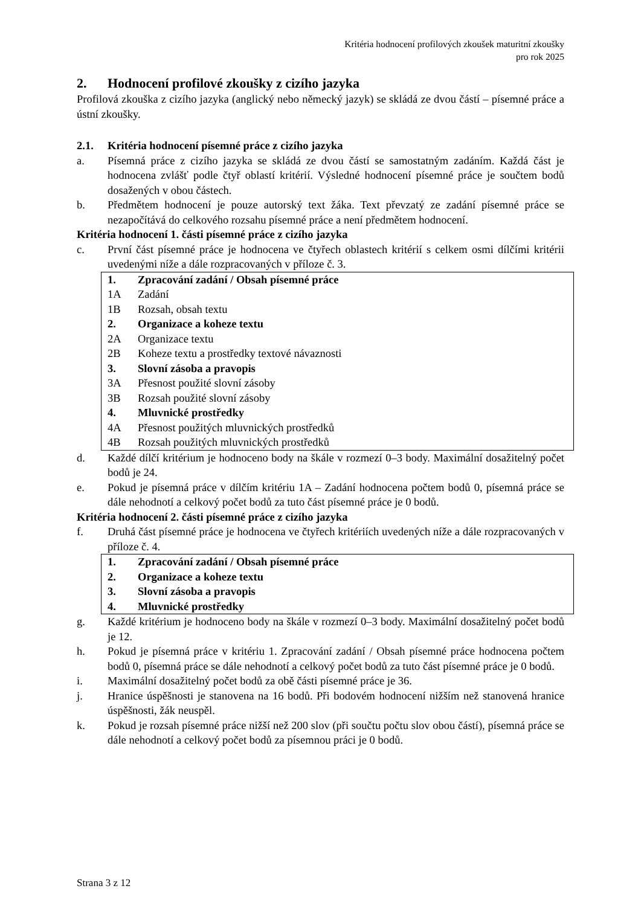Kritéria hodnocení profilových zkoušek maturitní zkoušky
pro rok 2025
2. Hodnocení profilové zkoušky z cizího jazyka
Profilová zkouška z cizího jazyka (anglický nebo německý jazyk) se skládá ze dvou částí – písemné práce a ústní zkoušky.
2.1. Kritéria hodnocení písemné práce z cizího jazyka
a. Písemná práce z cizího jazyka se skládá ze dvou částí se samostatným zadáním. Každá část je hodnocena zvlášť podle čtyř oblastí kritérií. Výsledné hodnocení písemné práce je součtem bodů dosažených v obou částech.
b. Předmětem hodnocení je pouze autorský text žáka. Text převzatý ze zadání písemné práce se nezapočítává do celkového rozsahu písemné práce a není předmětem hodnocení.
Kritéria hodnocení 1. části písemné práce z cizího jazyka
c. První část písemné práce je hodnocena ve čtyřech oblastech kritérií s celkem osmi dílčími kritérii uvedenými níže a dále rozpracovaných v příloze č. 3.
| 1. | Zpracování zadání / Obsah písemné práce |
| 1A | Zadání |
| 1B | Rozsah, obsah textu |
| 2. | Organizace a koheze textu |
| 2A | Organizace textu |
| 2B | Koheze textu a prostředky textové návaznosti |
| 3. | Slovní zásoba a pravopis |
| 3A | Přesnost použité slovní zásoby |
| 3B | Rozsah použité slovní zásoby |
| 4. | Mluvnické prostředky |
| 4A | Přesnost použitých mluvnických prostředků |
| 4B | Rozsah použitých mluvnických prostředků |
d. Každé dílčí kritérium je hodnoceno body na škále v rozmezí 0–3 body. Maximální dosažitelný počet bodů je 24.
e. Pokud je písemná práce v dílčím kritériu 1A – Zadání hodnocena počtem bodů 0, písemná práce se dále nehodnotí a celkový počet bodů za tuto část písemné práce je 0 bodů.
Kritéria hodnocení 2. části písemné práce z cizího jazyka
f. Druhá část písemné práce je hodnocena ve čtyřech kritériích uvedených níže a dále rozpracovaných v příloze č. 4.
| 1. | Zpracování zadání / Obsah písemné práce |
| 2. | Organizace a koheze textu |
| 3. | Slovní zásoba a pravopis |
| 4. | Mluvnické prostředky |
g. Každé kritérium je hodnoceno body na škále v rozmezí 0–3 body. Maximální dosažitelný počet bodů je 12.
h. Pokud je písemná práce v kritériu 1. Zpracování zadání / Obsah písemné práce hodnocena počtem bodů 0, písemná práce se dále nehodnotí a celkový počet bodů za tuto část písemné práce je 0 bodů.
i. Maximální dosažitelný počet bodů za obě části písemné práce je 36.
j. Hranice úspěšnosti je stanovena na 16 bodů. Při bodovém hodnocení nižším než stanovená hranice úspěšnosti, žák neuspěl.
k. Pokud je rozsah písemné práce nižší než 200 slov (při součtu počtu slov obou částí), písemná práce se dále nehodnotí a celkový počet bodů za písemnou práci je 0 bodů.
Strana 3 z 12